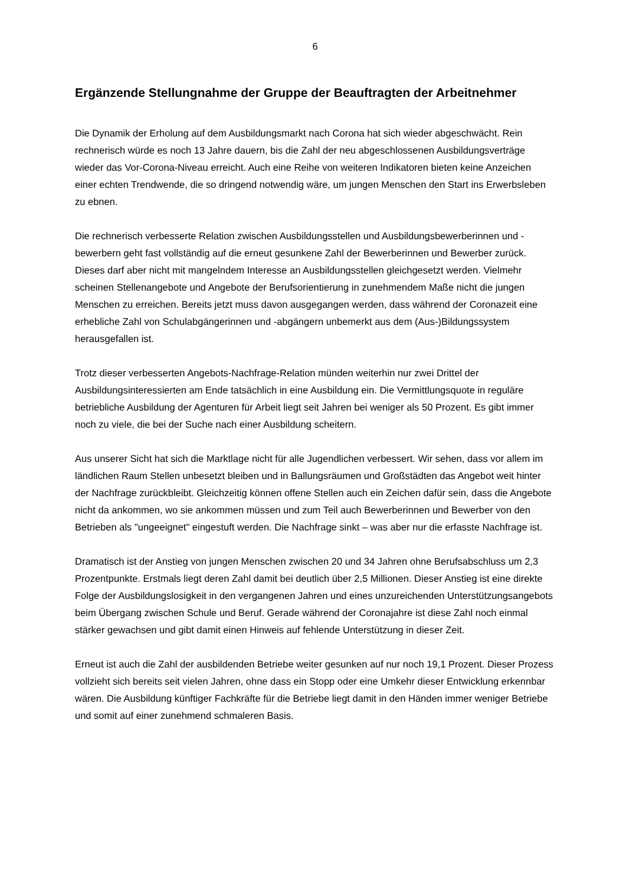6
Ergänzende Stellungnahme der Gruppe der Beauftragten der Arbeitnehmer
Die Dynamik der Erholung auf dem Ausbildungsmarkt nach Corona hat sich wieder abgeschwächt. Rein rechnerisch würde es noch 13 Jahre dauern, bis die Zahl der neu abgeschlossenen Ausbildungsverträge wieder das Vor-Corona-Niveau erreicht. Auch eine Reihe von weiteren Indikatoren bieten keine Anzeichen einer echten Trendwende, die so dringend notwendig wäre, um jungen Menschen den Start ins Erwerbsleben zu ebnen.
Die rechnerisch verbesserte Relation zwischen Ausbildungsstellen und Ausbildungsbewerberinnen und -bewerbern geht fast vollständig auf die erneut gesunkene Zahl der Bewerberinnen und Bewerber zurück. Dieses darf aber nicht mit mangelndem Interesse an Ausbildungsstellen gleichgesetzt werden. Vielmehr scheinen Stellenangebote und Angebote der Berufsorientierung in zunehmendem Maße nicht die jungen Menschen zu erreichen. Bereits jetzt muss davon ausgegangen werden, dass während der Coronazeit eine erhebliche Zahl von Schulabgängerinnen und -abgängern unbemerkt aus dem (Aus-)Bildungssystem herausgefallen ist.
Trotz dieser verbesserten Angebots-Nachfrage-Relation münden weiterhin nur zwei Drittel der Ausbildungsinteressierten am Ende tatsächlich in eine Ausbildung ein. Die Vermittlungsquote in reguläre betriebliche Ausbildung der Agenturen für Arbeit liegt seit Jahren bei weniger als 50 Prozent. Es gibt immer noch zu viele, die bei der Suche nach einer Ausbildung scheitern.
Aus unserer Sicht hat sich die Marktlage nicht für alle Jugendlichen verbessert. Wir sehen, dass vor allem im ländlichen Raum Stellen unbesetzt bleiben und in Ballungsräumen und Großstädten das Angebot weit hinter der Nachfrage zurückbleibt. Gleichzeitig können offene Stellen auch ein Zeichen dafür sein, dass die Angebote nicht da ankommen, wo sie ankommen müssen und zum Teil auch Bewerberinnen und Bewerber von den Betrieben als "ungeeignet" eingestuft werden. Die Nachfrage sinkt – was aber nur die erfasste Nachfrage ist.
Dramatisch ist der Anstieg von jungen Menschen zwischen 20 und 34 Jahren ohne Berufsabschluss um 2,3 Prozentpunkte. Erstmals liegt deren Zahl damit bei deutlich über 2,5 Millionen. Dieser Anstieg ist eine direkte Folge der Ausbildungslosigkeit in den vergangenen Jahren und eines unzureichenden Unterstützungsangebots beim Übergang zwischen Schule und Beruf. Gerade während der Coronajahre ist diese Zahl noch einmal stärker gewachsen und gibt damit einen Hinweis auf fehlende Unterstützung in dieser Zeit.
Erneut ist auch die Zahl der ausbildenden Betriebe weiter gesunken auf nur noch 19,1 Prozent. Dieser Prozess vollzieht sich bereits seit vielen Jahren, ohne dass ein Stopp oder eine Umkehr dieser Entwicklung erkennbar wären. Die Ausbildung künftiger Fachkräfte für die Betriebe liegt damit in den Händen immer weniger Betriebe und somit auf einer zunehmend schmaleren Basis.